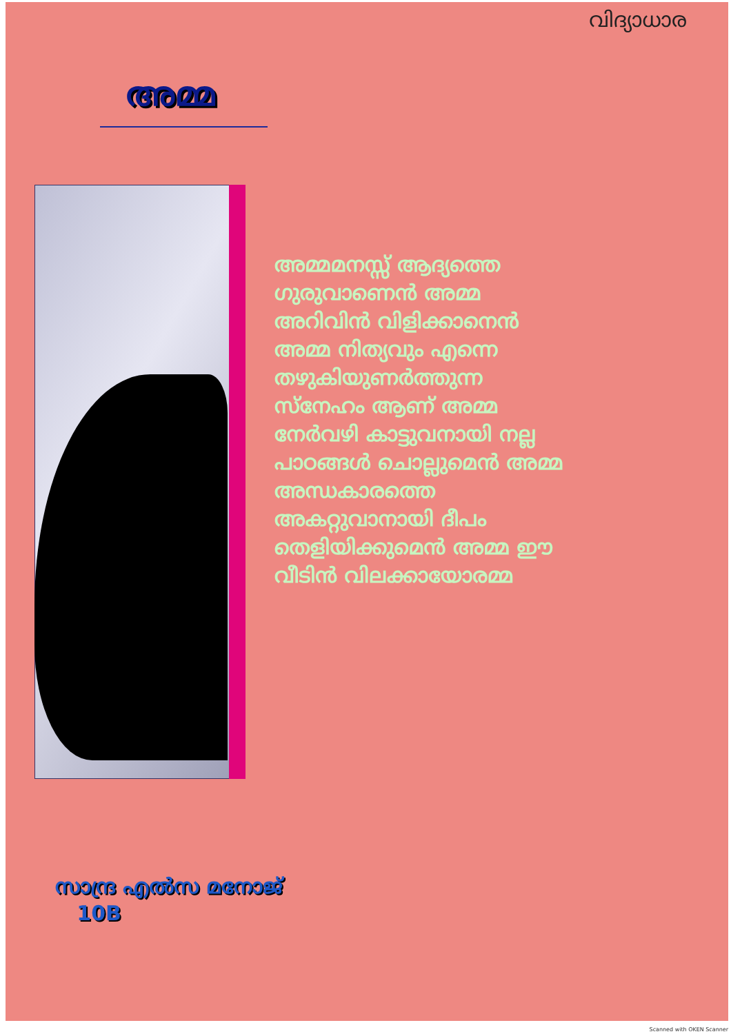വിദ്യാധാര
അമ്മ
അമ്മമനസ്സ് ആദ്യത്തെ
ഗുരുവാണെന്‍ അമ്മ
അറിവിന്‍ വിളിക്കാനെന്‍
അമ്മ നിത്യവും എന്നെ
തഴുകിയുണര്‍ത്തുന്ന
സ്നേഹം ആണ് അമ്മ
നേര്‍വഴി കാട്ടുവനായി നല്ല
പാഠങ്ങള്‍ ചൊല്ലുമെന്‍ അമ്മ
അന്ധകാരത്തെ
അകറ്റുവാനായി ദീപം
തെളിയിക്കുമെന്‍ അമ്മ ഈ
വീടിന്‍ വിലക്കായോരമ്മ
സാന്ദ്ര എല്‍സ മനോജ്
10B
Scanned with OKEN Scanner